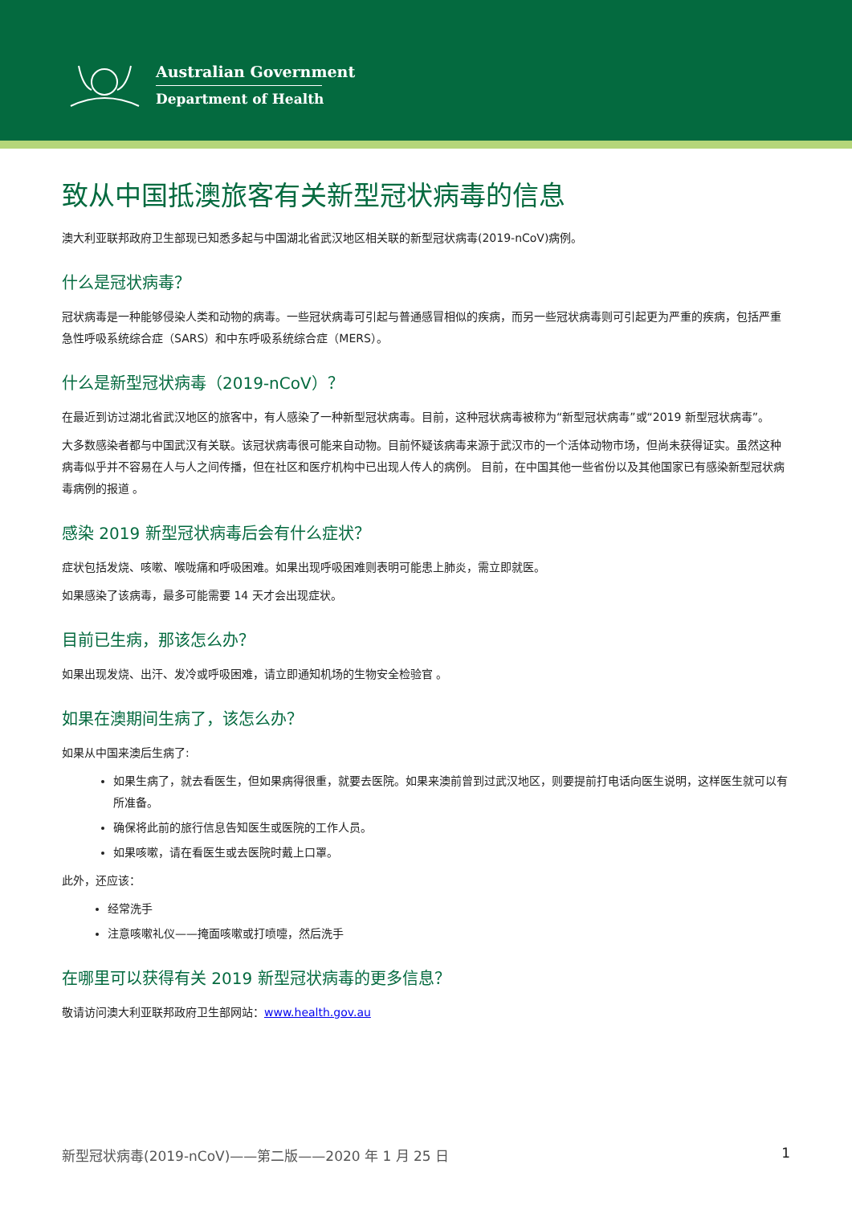Australian Government
Department of Health
致从中国抵澳旅客有关新型冠状病毒的信息
澳大利亚联邦政府卫生部现已知悉多起与中国湖北省武汉地区相关联的新型冠状病毒(2019-nCoV)病例。
什么是冠状病毒？
冠状病毒是一种能够侵染人类和动物的病毒。一些冠状病毒可引起与普通感冒相似的疾病，而另一些冠状病毒则可引起更为严重的疾病，包括严重急性呼吸系统综合症（SARS）和中东呼吸系统综合症（MERS）。
什么是新型冠状病毒（2019-nCoV）？
在最近到访过湖北省武汉地区的旅客中，有人感染了一种新型冠状病毒。目前，这种冠状病毒被称为“新型冠状病毒”或“2019 新型冠状病毒”。
大多数感染者都与中国武汉有关联。该冠状病毒很可能来自动物。目前怀疑该病毒来源于武汉市的一个活体动物市场，但尚未获得证实。虽然这种病毒似乎并不容易在人与人之间传播，但在社区和医疗机构中已出现人传人的病例。 目前，在中国其他一些省份以及其他国家已有感染新型冠状病毒病例的报道 。
感染 2019 新型冠状病毒后会有什么症状？
症状包括发烧、咳嗽、喉咙痛和呼吸困难。如果出现呼吸困难则表明可能患上肺炎，需立即就医。
如果感染了该病毒，最多可能需要 14 天才会出现症状。
目前已生病，那该怎么办？
如果出现发烧、出汗、发冷或呼吸困难，请立即通知机场的生物安全检验官 。
如果在澳期间生病了，该怎么办？
如果从中国来澳后生病了:
如果生病了，就去看医生，但如果病得很重，就要去医院。如果来澳前曾到过武汉地区，则要提前打电话向医生说明，这样医生就可以有所准备。
确保将此前的旅行信息告知医生或医院的工作人员。
如果咳嗽，请在看医生或去医院时戴上口罩。
此外，还应该：
经常洗手
注意咳嗽礼仪——掩面咳嗽或打喷嚏，然后洗手
在哪里可以获得有关 2019 新型冠状病毒的更多信息？
敬请访问澳大利亚联邦政府卫生部网站：www.health.gov.au
新型冠状病毒(2019-nCoV)——第二版——2020 年 1 月 25 日 1